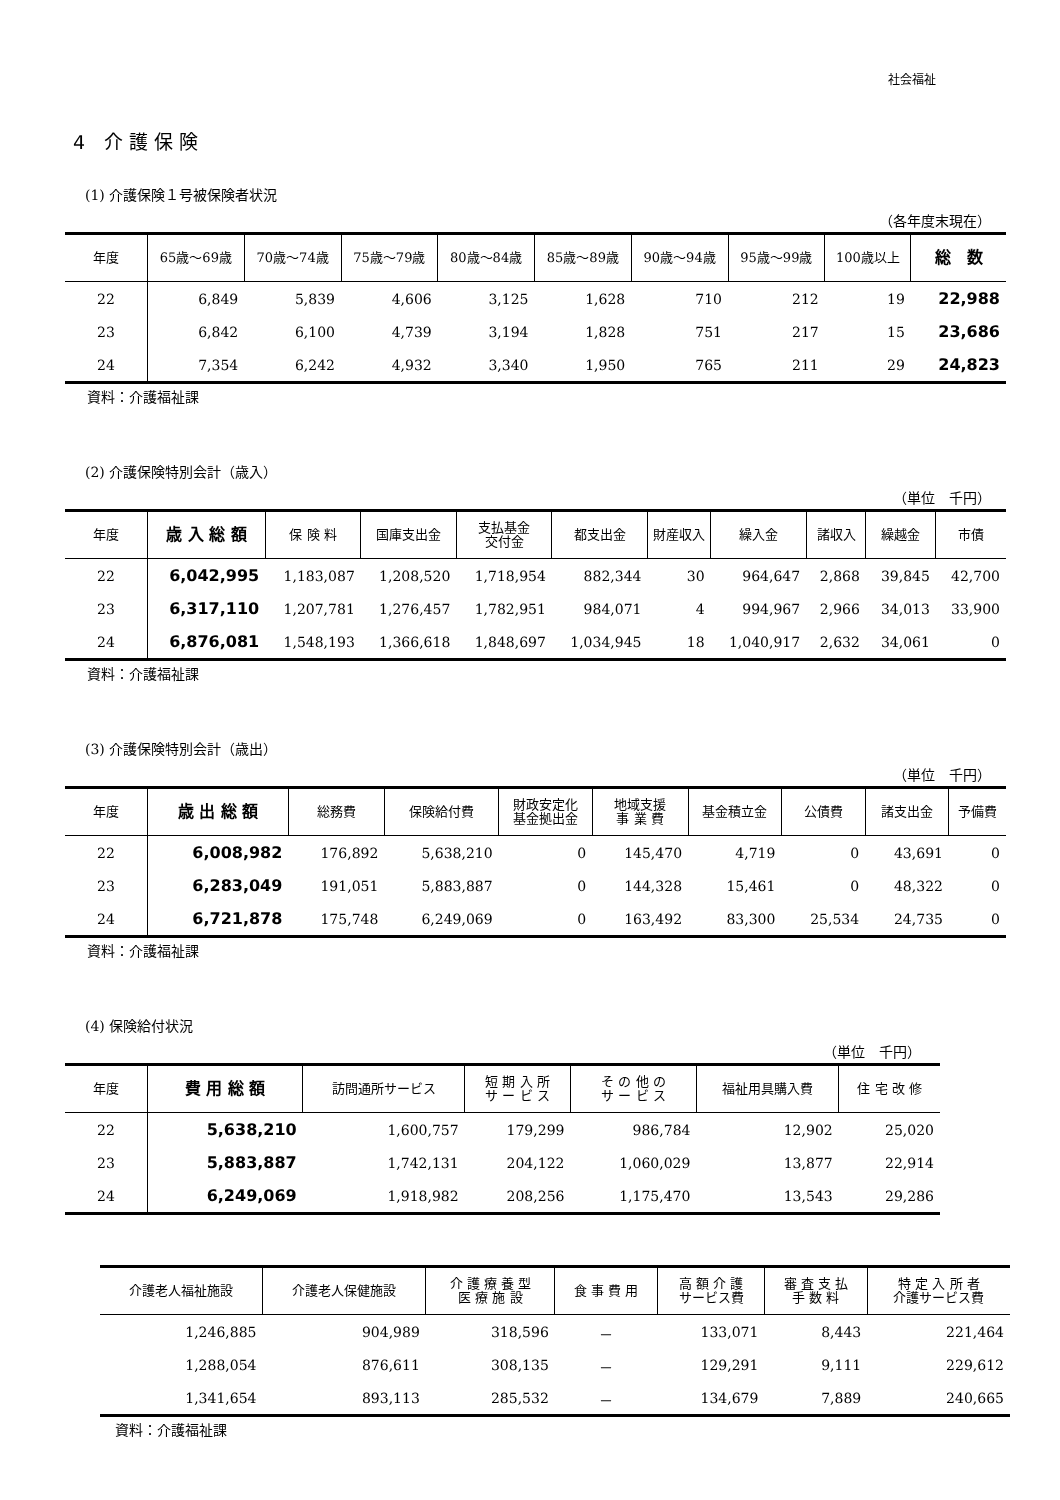社会福祉
4　介 護 保 険
(1) 介護保険１号被保険者状況
（各年度末現在）
| 年度 | 65歳～69歳 | 70歳～74歳 | 75歳～79歳 | 80歳～84歳 | 85歳～89歳 | 90歳～94歳 | 95歳～99歳 | 100歳以上 | 総 数 |
| --- | --- | --- | --- | --- | --- | --- | --- | --- | --- |
| 22 | 6,849 | 5,839 | 4,606 | 3,125 | 1,628 | 710 | 212 | 19 | 22,988 |
| 23 | 6,842 | 6,100 | 4,739 | 3,194 | 1,828 | 751 | 217 | 15 | 23,686 |
| 24 | 7,354 | 6,242 | 4,932 | 3,340 | 1,950 | 765 | 211 | 29 | 24,823 |
資料：介護福祉課
(2) 介護保険特別会計（歳入）
（単位　千円）
| 年度 | 歳 入 総 額 | 保 険 料 | 国庫支出金 | 支払基金 交付金 | 都支出金 | 財産収入 | 繰入金 | 諸収入 | 繰越金 | 市債 |
| --- | --- | --- | --- | --- | --- | --- | --- | --- | --- | --- |
| 22 | 6,042,995 | 1,183,087 | 1,208,520 | 1,718,954 | 882,344 | 30 | 964,647 | 2,868 | 39,845 | 42,700 |
| 23 | 6,317,110 | 1,207,781 | 1,276,457 | 1,782,951 | 984,071 | 4 | 994,967 | 2,966 | 34,013 | 33,900 |
| 24 | 6,876,081 | 1,548,193 | 1,366,618 | 1,848,697 | 1,034,945 | 18 | 1,040,917 | 2,632 | 34,061 | 0 |
資料：介護福祉課
(3) 介護保険特別会計（歳出）
（単位　千円）
| 年度 | 歳 出 総 額 | 総務費 | 保険給付費 | 財政安定化 基金拠出金 | 地域支援 事 業 費 | 基金積立金 | 公債費 | 諸支出金 | 予備費 |
| --- | --- | --- | --- | --- | --- | --- | --- | --- | --- |
| 22 | 6,008,982 | 176,892 | 5,638,210 | 0 | 145,470 | 4,719 | 0 | 43,691 | 0 |
| 23 | 6,283,049 | 191,051 | 5,883,887 | 0 | 144,328 | 15,461 | 0 | 48,322 | 0 |
| 24 | 6,721,878 | 175,748 | 6,249,069 | 0 | 163,492 | 83,300 | 25,534 | 24,735 | 0 |
資料：介護福祉課
(4) 保険給付状況
（単位　千円）
| 年度 | 費 用 総 額 | 訪問通所サービス | 短 期 入 所 サ ー ビ ス | そ の 他 の サ ー ビ ス | 福祉用具購入費 | 住 宅 改 修 |
| --- | --- | --- | --- | --- | --- | --- |
| 22 | 5,638,210 | 1,600,757 | 179,299 | 986,784 | 12,902 | 25,020 |
| 23 | 5,883,887 | 1,742,131 | 204,122 | 1,060,029 | 13,877 | 22,914 |
| 24 | 6,249,069 | 1,918,982 | 208,256 | 1,175,470 | 13,543 | 29,286 |
| 介護老人福祉施設 | 介護老人保健施設 | 介 護 療 養 型 医 療 施 設 | 食 事 費 用 | 高 額 介 護 サービス費 | 審 査 支 払 手 数 料 | 特 定 入 所 者 介護サービス費 |
| --- | --- | --- | --- | --- | --- | --- |
| 1,246,885 | 904,989 | 318,596 | － | 133,071 | 8,443 | 221,464 |
| 1,288,054 | 876,611 | 308,135 | － | 129,291 | 9,111 | 229,612 |
| 1,341,654 | 893,113 | 285,532 | － | 134,679 | 7,889 | 240,665 |
資料：介護福祉課